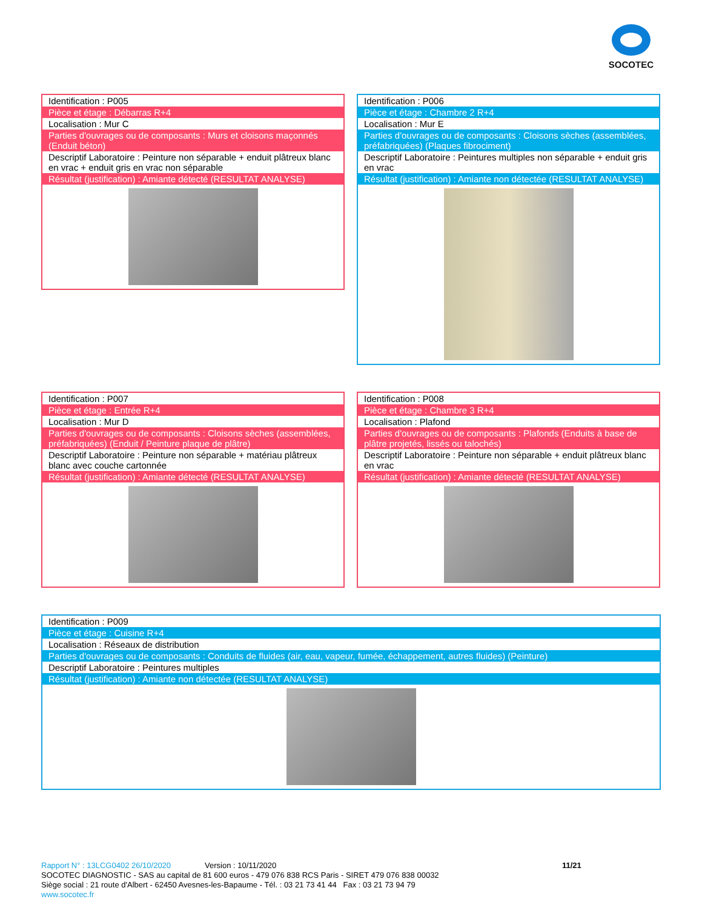SOCOTEC
| Identification : P005 |
| Pièce et étage : Débarras R+4 |
| Localisation : Mur C |
| Parties d'ouvrages ou de composants : Murs et cloisons maçonnés (Enduit béton) |
| Descriptif Laboratoire : Peinture non séparable + enduit plâtreux blanc en vrac + enduit gris en vrac non séparable |
| Résultat (justification) : Amiante détecté (RESULTAT ANALYSE) |
| Identification : P006 |
| Pièce et étage : Chambre 2 R+4 |
| Localisation : Mur E |
| Parties d'ouvrages ou de composants : Cloisons sèches (assemblées, préfabriquées) (Plaques fibrociment) |
| Descriptif Laboratoire : Peintures multiples non séparable + enduit gris en vrac |
| Résultat (justification) : Amiante non détectée (RESULTAT ANALYSE) |
| Identification : P007 |
| Pièce et étage : Entrée R+4 |
| Localisation : Mur D |
| Parties d'ouvrages ou de composants : Cloisons sèches (assemblées, préfabriquées) (Enduit / Peinture plaque de plâtre) |
| Descriptif Laboratoire : Peinture non séparable + matériau plâtreux blanc avec couche cartonnée |
| Résultat (justification) : Amiante détecté (RESULTAT ANALYSE) |
| Identification : P008 |
| Pièce et étage : Chambre 3 R+4 |
| Localisation : Plafond |
| Parties d'ouvrages ou de composants : Plafonds (Enduits à base de plâtre projetés, lissés ou talochés) |
| Descriptif Laboratoire : Peinture non séparable + enduit plâtreux blanc en vrac |
| Résultat (justification) : Amiante détecté (RESULTAT ANALYSE) |
| Identification : P009 |
| Pièce et étage : Cuisine R+4 |
| Localisation : Réseaux de distribution |
| Parties d'ouvrages ou de composants : Conduits de fluides (air, eau, vapeur, fumée, échappement, autres fluides) (Peinture) |
| Descriptif Laboratoire : Peintures multiples |
| Résultat (justification) : Amiante non détectée (RESULTAT ANALYSE) |
Rapport N° : 13LCG0402 26/10/2020 Version : 10/11/2020 11/21
SOCOTEC DIAGNOSTIC - SAS au capital de 81 600 euros - 479 076 838 RCS Paris - SIRET 479 076 838 00032
Siège social : 21 route d'Albert - 62450 Avesnes-les-Bapaume - Tél. : 03 21 73 41 44 Fax : 03 21 73 94 79
www.socotec.fr